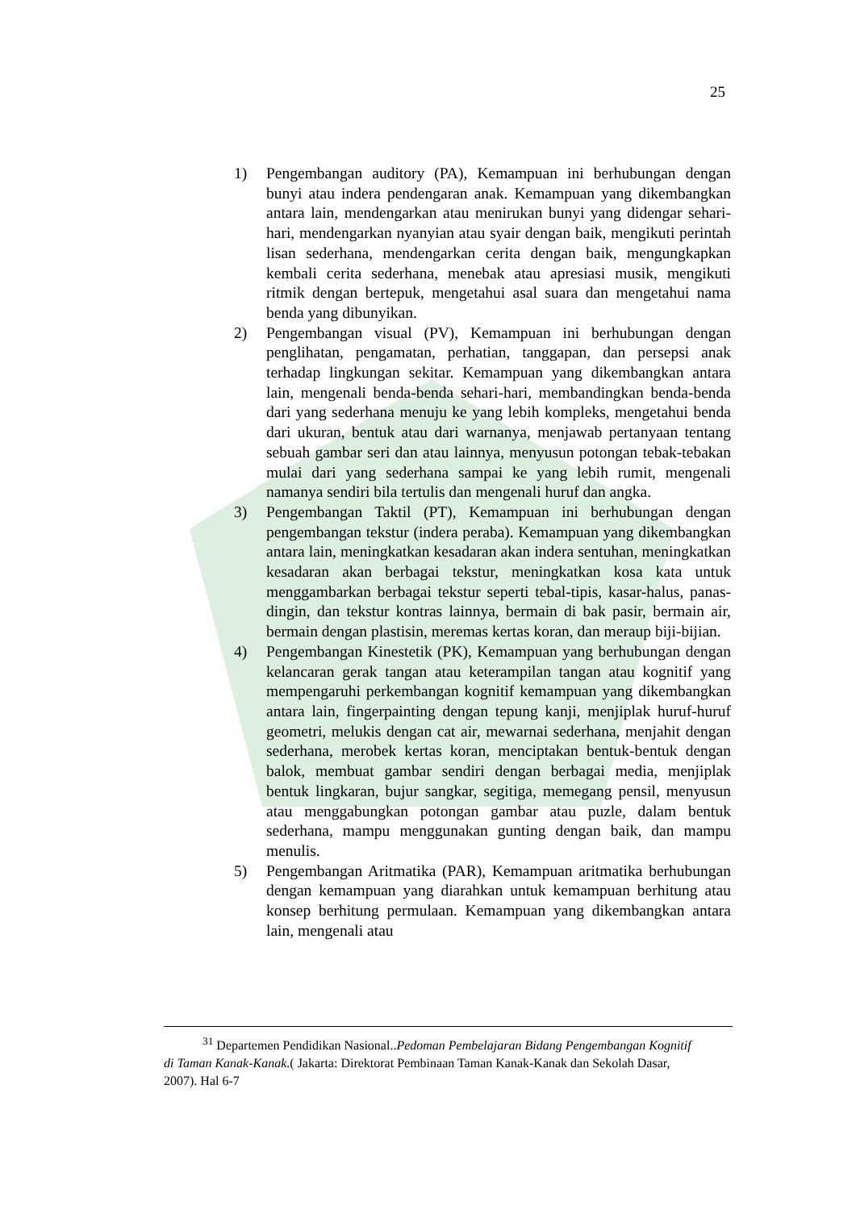25
1) Pengembangan auditory (PA), Kemampuan ini berhubungan dengan bunyi atau indera pendengaran anak. Kemampuan yang dikembangkan antara lain, mendengarkan atau menirukan bunyi yang didengar sehari-hari, mendengarkan nyanyian atau syair dengan baik, mengikuti perintah lisan sederhana, mendengarkan cerita dengan baik, mengungkapkan kembali cerita sederhana, menebak atau apresiasi musik, mengikuti ritmik dengan bertepuk, mengetahui asal suara dan mengetahui nama benda yang dibunyikan.
2) Pengembangan visual (PV), Kemampuan ini berhubungan dengan penglihatan, pengamatan, perhatian, tanggapan, dan persepsi anak terhadap lingkungan sekitar. Kemampuan yang dikembangkan antara lain, mengenali benda-benda sehari-hari, membandingkan benda-benda dari yang sederhana menuju ke yang lebih kompleks, mengetahui benda dari ukuran, bentuk atau dari warnanya, menjawab pertanyaan tentang sebuah gambar seri dan atau lainnya, menyusun potongan tebak-tebakan mulai dari yang sederhana sampai ke yang lebih rumit, mengenali namanya sendiri bila tertulis dan mengenali huruf dan angka.
3) Pengembangan Taktil (PT), Kemampuan ini berhubungan dengan pengembangan tekstur (indera peraba). Kemampuan yang dikembangkan antara lain, meningkatkan kesadaran akan indera sentuhan, meningkatkan kesadaran akan berbagai tekstur, meningkatkan kosa kata untuk menggambarkan berbagai tekstur seperti tebal-tipis, kasar-halus, panas-dingin, dan tekstur kontras lainnya, bermain di bak pasir, bermain air, bermain dengan plastisin, meremas kertas koran, dan meraup biji-bijian.
4) Pengembangan Kinestetik (PK), Kemampuan yang berhubungan dengan kelancaran gerak tangan atau keterampilan tangan atau kognitif yang mempengaruhi perkembangan kognitif kemampuan yang dikembangkan antara lain, fingerpainting dengan tepung kanji, menjiplak huruf-huruf geometri, melukis dengan cat air, mewarnai sederhana, menjahit dengan sederhana, merobek kertas koran, menciptakan bentuk-bentuk dengan balok, membuat gambar sendiri dengan berbagai media, menjiplak bentuk lingkaran, bujur sangkar, segitiga, memegang pensil, menyusun atau menggabungkan potongan gambar atau puzle, dalam bentuk sederhana, mampu menggunakan gunting dengan baik, dan mampu menulis.
5) Pengembangan Aritmatika (PAR), Kemampuan aritmatika berhubungan dengan kemampuan yang diarahkan untuk kemampuan berhitung atau konsep berhitung permulaan. Kemampuan yang dikembangkan antara lain, mengenali atau
<sup>31</sup> Departemen Pendidikan Nasional..Pedoman Pembelajaran Bidang Pengembangan Kognitif di Taman Kanak-Kanak.( Jakarta: Direktorat Pembinaan Taman Kanak-Kanak dan Sekolah Dasar, 2007). Hal 6-7